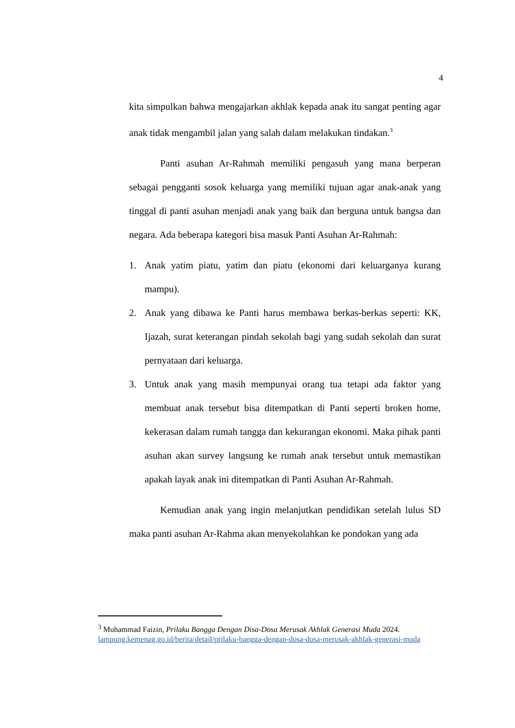4
kita simpulkan bahwa mengajarkan akhlak kepada anak itu sangat penting agar anak tidak mengambil jalan yang salah dalam melakukan tindakan.<sup>3</sup>
Panti asuhan Ar-Rahmah memiliki pengasuh yang mana berperan sebagai pengganti sosok keluarga yang memiliki tujuan agar anak-anak yang tinggal di panti asuhan menjadi anak yang baik dan berguna untuk bangsa dan negara. Ada beberapa kategori bisa masuk Panti Asuhan Ar-Rahmah:
1. Anak yatim piatu, yatim dan piatu (ekonomi dari keluarganya kurang mampu).
2. Anak yang dibawa ke Panti harus membawa berkas-berkas seperti: KK, Ijazah, surat keterangan pindah sekolah bagi yang sudah sekolah dan surat pernyataan dari keluarga.
3. Untuk anak yang masih mempunyai orang tua tetapi ada faktor yang membuat anak tersebut bisa ditempatkan di Panti seperti broken home, kekerasan dalam rumah tangga dan kekurangan ekonomi. Maka pihak panti asuhan akan survey langsung ke rumah anak tersebut untuk memastikan apakah layak anak ini ditempatkan di Panti Asuhan Ar-Rahmah.
Kemudian anak yang ingin melanjutkan pendidikan setelah lulus SD maka panti asuhan Ar-Rahma akan menyekolahkan ke pondokan yang ada
<sup>3</sup> Muhammad Faizin, Prilaku Bangga Dengan Disa-Dosa Merusak Akhlak Generasi Muda 2024. lampung.kemenag.go.id/berita/detail/prilaku-bangga-dengan-dosa-dosa-merusak-akhlak-generasi-muda